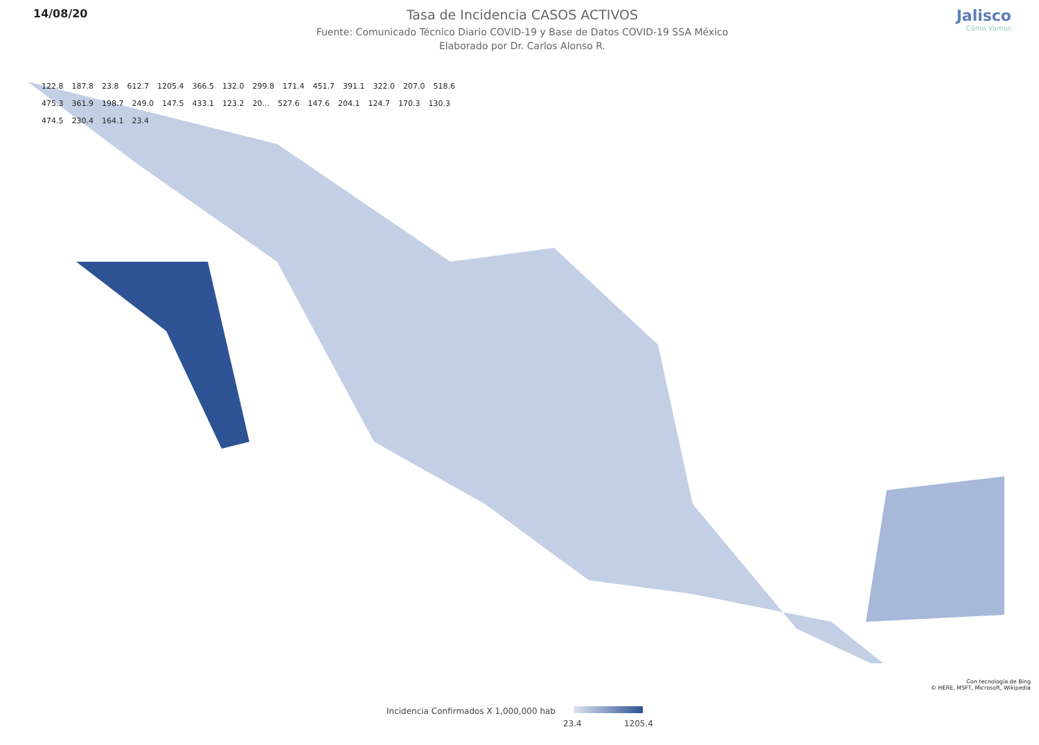14/08/20
Tasa de Incidencia CASOS ACTIVOS
Fuente: Comunicado Técnico Diario COVID-19 y Base de Datos COVID-19 SSA México
Elaborado por Dr. Carlos Alonso R.
Jalisco
Cómo Vamos
122.8 187.8 23.8 612.7 1205.4 366.5 132.0 299.8 171.4 451.7 391.1 322.0 207.0 518.6 475.3 361.9 198.7 249.0 147.5 433.1 123.2 20... 527.6 147.6 204.1 124.7 170.3 130.3 474.5 230.4 164.1 23.4
Con tecnología de Bing
© HERE, MSFT, Microsoft, Wikipedia
Incidencia Confirmados X 1,000,000 hab
23.4 1205.4